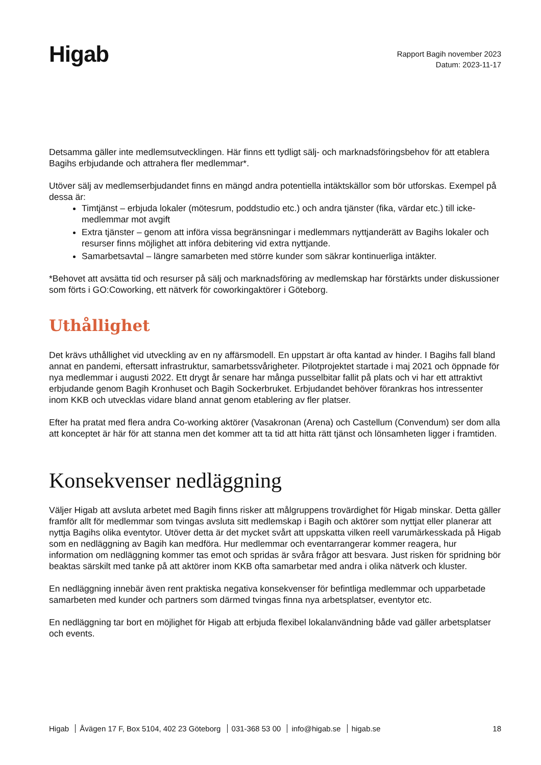Higab
Rapport Bagih november 2023
Datum: 2023-11-17
Detsamma gäller inte medlemsutvecklingen. Här finns ett tydligt sälj- och marknadsföringsbehov för att etablera Bagihs erbjudande och attrahera fler medlemmar*.
Utöver sälj av medlemserbjudandet finns en mängd andra potentiella intäktskällor som bör utforskas. Exempel på dessa är:
Timtjänst – erbjuda lokaler (mötesrum, poddstudio etc.) och andra tjänster (fika, värdar etc.) till icke-medlemmar mot avgift
Extra tjänster – genom att införa vissa begränsningar i medlemmars nyttjanderätt av Bagihs lokaler och resurser finns möjlighet att införa debitering vid extra nyttjande.
Samarbetsavtal – längre samarbeten med större kunder som säkrar kontinuerliga intäkter.
*Behovet att avsätta tid och resurser på sälj och marknadsföring av medlemskap har förstärkts under diskussioner som förts i GO:Coworking, ett nätverk för coworkingaktörer i Göteborg.
Uthållighet
Det krävs uthållighet vid utveckling av en ny affärsmodell. En uppstart är ofta kantad av hinder. I Bagihs fall bland annat en pandemi, eftersatt infrastruktur, samarbetssvårigheter. Pilotprojektet startade i maj 2021 och öppnade för nya medlemmar i augusti 2022. Ett drygt år senare har många pusselbitar fallit på plats och vi har ett attraktivt erbjudande genom Bagih Kronhuset och Bagih Sockerbruket. Erbjudandet behöver förankras hos intressenter inom KKB och utvecklas vidare bland annat genom etablering av fler platser.
Efter ha pratat med flera andra Co-working aktörer (Vasakronan (Arena) och Castellum (Convendum) ser dom alla att konceptet är här för att stanna men det kommer att ta tid att hitta rätt tjänst och lönsamheten ligger i framtiden.
Konsekvenser nedläggning
Väljer Higab att avsluta arbetet med Bagih finns risker att målgruppens trovärdighet för Higab minskar. Detta gäller framför allt för medlemmar som tvingas avsluta sitt medlemskap i Bagih och aktörer som nyttjat eller planerar att nyttja Bagihs olika eventytor. Utöver detta är det mycket svårt att uppskatta vilken reell varumärkesskada på Higab som en nedläggning av Bagih kan medföra. Hur medlemmar och eventarrangerar kommer reagera, hur information om nedläggning kommer tas emot och spridas är svåra frågor att besvara. Just risken för spridning bör beaktas särskilt med tanke på att aktörer inom KKB ofta samarbetar med andra i olika nätverk och kluster.
En nedläggning innebär även rent praktiska negativa konsekvenser för befintliga medlemmar och upparbetade samarbeten med kunder och partners som därmed tvingas finna nya arbetsplatser, eventytor etc.
En nedläggning tar bort en möjlighet för Higab att erbjuda flexibel lokalanvändning både vad gäller arbetsplatser och events.
Higab Åvägen 17 F, Box 5104, 402 23 Göteborg 031-368 53 00 info@higab.se higab.se
18